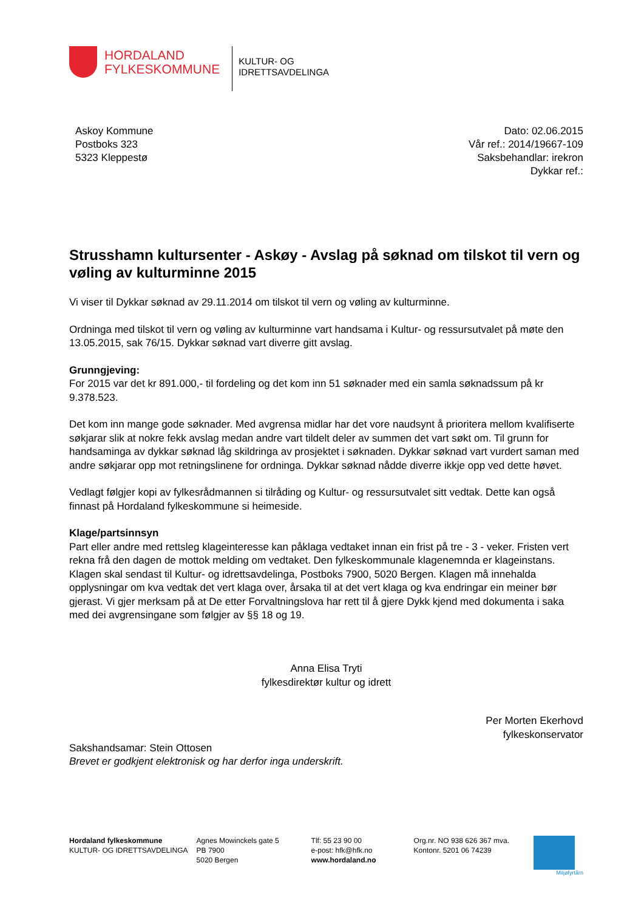HORDALAND
FYLKESKOMMUNE
KULTUR- OG
IDRETTSAVDELINGA
Askoy Kommune
Postboks 323
5323 Kleppestø
Dato: 02.06.2015
Vår ref.: 2014/19667-109
Saksbehandlar: irekron
Dykkar ref.:
Strusshamn kultursenter - Askøy - Avslag på søknad om tilskot til vern og vøling av kulturminne 2015
Vi viser til Dykkar søknad av 29.11.2014 om tilskot til vern og vøling av kulturminne.
Ordninga med tilskot til vern og vøling av kulturminne vart handsama i Kultur- og ressursutvalet på møte den 13.05.2015, sak 76/15. Dykkar søknad vart diverre gitt avslag.
Grunngjeving:
For 2015 var det kr 891.000,- til fordeling og det kom inn 51 søknader med ein samla søknadssum på kr 9.378.523.
Det kom inn mange gode søknader. Med avgrensa midlar har det vore naudsynt å prioritera mellom kvalifiserte søkjarar slik at nokre fekk avslag medan andre vart tildelt deler av summen det vart søkt om. Til grunn for handsaminga av dykkar søknad låg skildringa av prosjektet i søknaden. Dykkar søknad vart vurdert saman med andre søkjarar opp mot retningslinene for ordninga. Dykkar søknad nådde diverre ikkje opp ved dette høvet.
Vedlagt følgjer kopi av fylkesrådmannen si tilråding og Kultur- og ressursutvalet sitt vedtak. Dette kan også finnast på Hordaland fylkeskommune si heimeside.
Klage/partsinnsyn
Part eller andre med rettsleg klageinteresse kan påklaga vedtaket innan ein frist på tre - 3 - veker. Fristen vert rekna frå den dagen de mottok melding om vedtaket. Den fylkeskommunale klagenemnda er klageinstans. Klagen skal sendast til Kultur- og idrettsavdelinga, Postboks 7900, 5020 Bergen. Klagen må innehalda opplysningar om kva vedtak det vert klaga over, årsaka til at det vert klaga og kva endringar ein meiner bør gjerast. Vi gjer merksam på at De etter Forvaltningslova har rett til å gjere Dykk kjend med dokumenta i saka med dei avgrensingane som følgjer av §§ 18 og 19.
Anna Elisa Tryti
fylkesdirektør kultur og idrett
Per Morten Ekerhovd
fylkeskonservator
Sakshandsamar: Stein Ottosen
Brevet er godkjent elektronisk og har derfor inga underskrift.
Hordaland fylkeskommune
KULTUR- OG IDRETTSAVDELINGA
Agnes Mowinckels gate 5
PB 7900
5020 Bergen
Tlf: 55 23 90 00
e-post: hfk@hfk.no
www.hordaland.no
Org.nr. NO 938 626 367 mva.
Kontonr. 5201 06 74239
Miljøfyrtårn